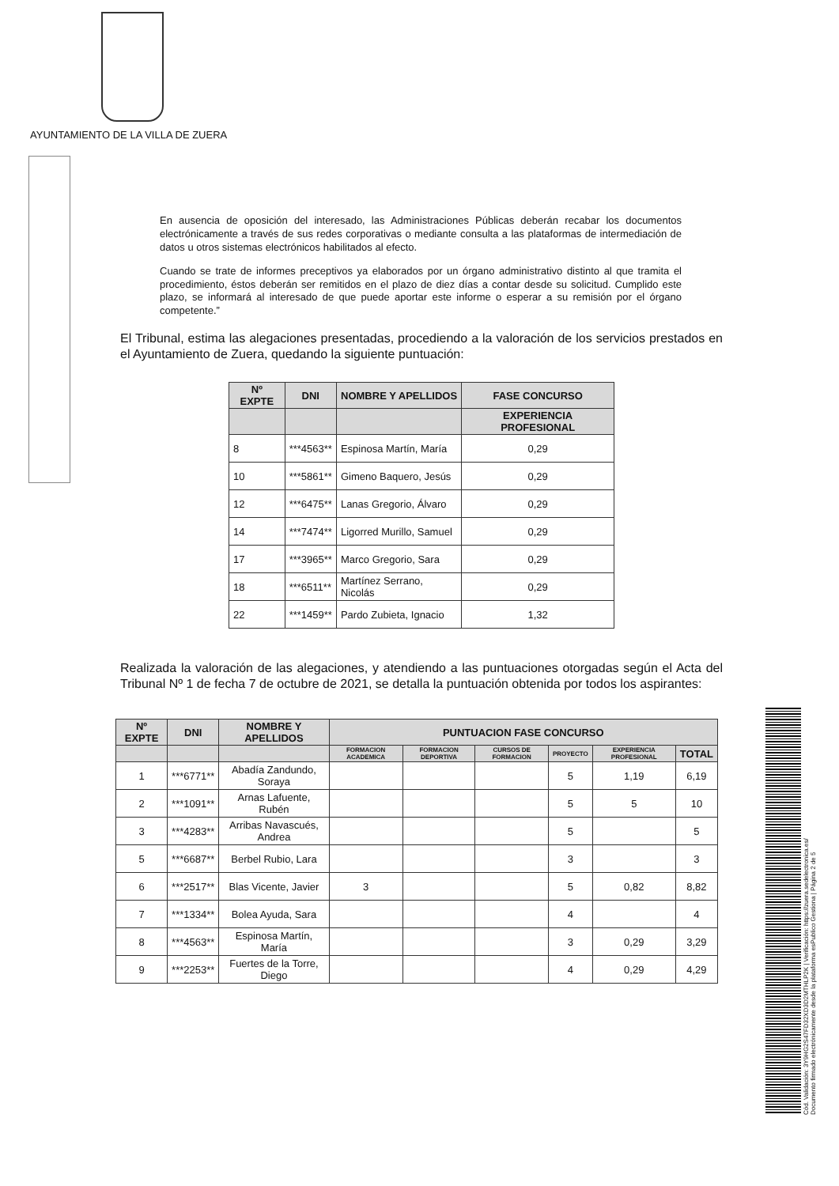AYUNTAMIENTO DE LA VILLA DE ZUERA
En ausencia de oposición del interesado, las Administraciones Públicas deberán recabar los documentos electrónicamente a través de sus redes corporativas o mediante consulta a las plataformas de intermediación de datos u otros sistemas electrónicos habilitados al efecto.
Cuando se trate de informes preceptivos ya elaborados por un órgano administrativo distinto al que tramita el procedimiento, éstos deberán ser remitidos en el plazo de diez días a contar desde su solicitud. Cumplido este plazo, se informará al interesado de que puede aportar este informe o esperar a su remisión por el órgano competente.”
El Tribunal, estima las alegaciones presentadas, procediendo a la valoración de los servicios prestados en el Ayuntamiento de Zuera, quedando la siguiente puntuación:
| Nº EXPTE | DNI | NOMBRE Y APELLIDOS | FASE CONCURSO |
| --- | --- | --- | --- |
| | | | EXPERIENCIA PROFESIONAL |
| 8 | ***4563** | Espinosa Martín, María | 0,29 |
| 10 | ***5861** | Gimeno Baquero, Jesús | 0,29 |
| 12 | ***6475** | Lanas Gregorio, Álvaro | 0,29 |
| 14 | ***7474** | Ligorred Murillo, Samuel | 0,29 |
| 17 | ***3965** | Marco Gregorio, Sara | 0,29 |
| 18 | ***6511** | Martínez Serrano, Nicolás | 0,29 |
| 22 | ***1459** | Pardo Zubieta, Ignacio | 1,32 |
Realizada la valoración de las alegaciones, y atendiendo a las puntuaciones otorgadas según el Acta del Tribunal Nº 1 de fecha 7 de octubre de 2021, se detalla la puntuación obtenida por todos los aspirantes:
| Nº EXPTE | DNI | NOMBRE Y APELLIDOS | PUNTUACION FASE CONCURSO | | | | | |
| --- | --- | --- | --- | --- | --- | --- | --- | --- |
| | | | FORMACION ACADEMICA | FORMACION DEPORTIVA | CURSOS DE FORMACION | PROYECTO | EXPERIENCIA PROFESIONAL | TOTAL |
| 1 | ***6771** | Abadía Zandundo, Soraya | | | | 5 | 1,19 | 6,19 |
| 2 | ***1091** | Arnas Lafuente, Rubén | | | | 5 | 5 | 10 |
| 3 | ***4283** | Arribas Navascués, Andrea | | | | 5 | | 5 |
| 5 | ***6687** | Berbel Rubio, Lara | | | | 3 | | 3 |
| 6 | ***2517** | Blas Vicente, Javier | 3 | | | 5 | 0,82 | 8,82 |
| 7 | ***1334** | Bolea Ayuda, Sara | | | | 4 | | 4 |
| 8 | ***4563** | Espinosa Martín, María | | | | 3 | 0,29 | 3,29 |
| 9 | ***2253** | Fuertes de la Torre, Diego | | | | 4 | 0,29 | 4,29 |
Cód. Validación: 3Y9HG2S47FD32XD3D2MTHLP2K | Verificación: https://zuera.sedelectronica.es/
Documento firmado electrónicamente desde la plataforma esPublico Gestiona | Página 2 de 5